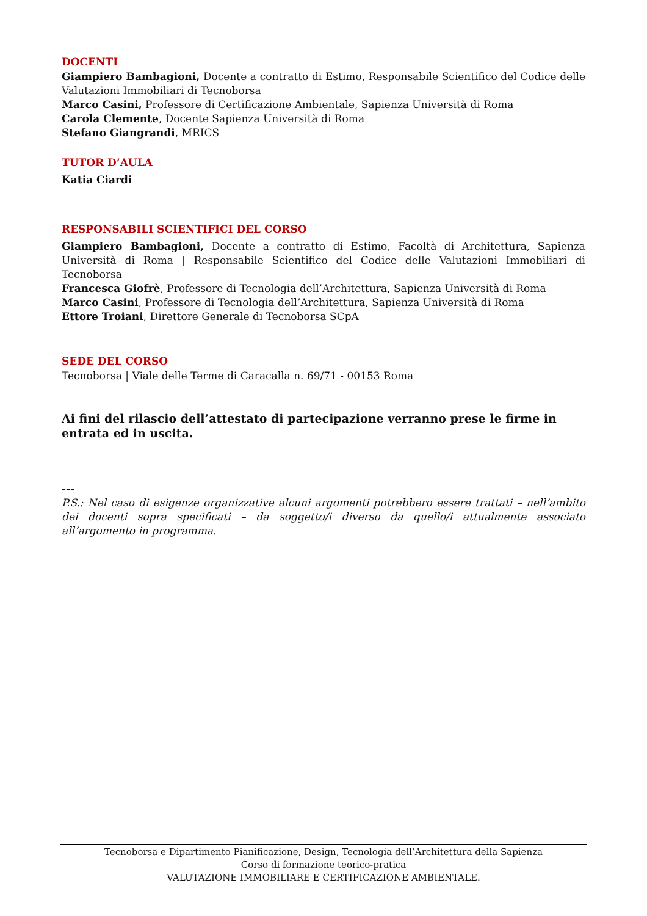DOCENTI
Giampiero Bambagioni, Docente a contratto di Estimo, Responsabile Scientifico del Codice delle Valutazioni Immobiliari di Tecnoborsa
Marco Casini, Professore di Certificazione Ambientale, Sapienza Università di Roma
Carola Clemente, Docente Sapienza Università di Roma
Stefano Giangrandi, MRICS
TUTOR D’AULA
Katia Ciardi
RESPONSABILI SCIENTIFICI DEL CORSO
Giampiero Bambagioni, Docente a contratto di Estimo, Facoltà di Architettura, Sapienza Università di Roma | Responsabile Scientifico del Codice delle Valutazioni Immobiliari di Tecnoborsa
Francesca Giofrè, Professore di Tecnologia dell’Architettura, Sapienza Università di Roma
Marco Casini, Professore di Tecnologia dell’Architettura, Sapienza Università di Roma
Ettore Troiani, Direttore Generale di Tecnoborsa SCpA
SEDE DEL CORSO
Tecnoborsa | Viale delle Terme di Caracalla n. 69/71 - 00153 Roma
Ai fini del rilascio dell’attestato di partecipazione verranno prese le firme in entrata ed in uscita.
---
P.S.: Nel caso di esigenze organizzative alcuni argomenti potrebbero essere trattati – nell’ambito dei docenti sopra specificati – da soggetto/i diverso da quello/i attualmente associato all’argomento in programma.
Tecnoborsa e Dipartimento Pianificazione, Design, Tecnologia dell’Architettura della Sapienza
Corso di formazione teorico-pratica
VALUTAZIONE IMMOBILIARE E CERTIFICAZIONE AMBIENTALE.